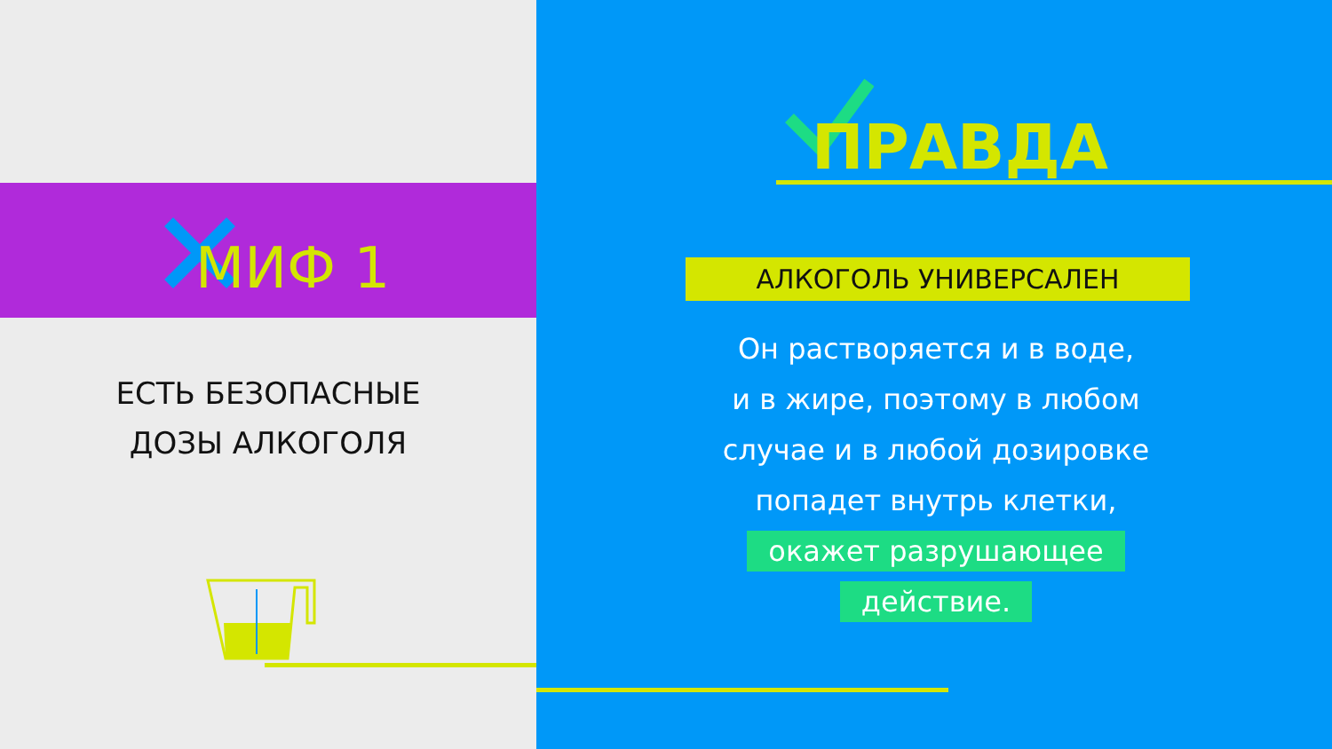МИФ 1
ЕСТЬ БЕЗОПАСНЫЕ
ДОЗЫ АЛКОГОЛЯ
ПРАВДА
АЛКОГОЛЬ УНИВЕРСАЛЕН
Он растворяется и в воде,
и в жире, поэтому в любом
случае и в любой дозировке
попадет внутрь клетки,
окажет разрушающее
действие.